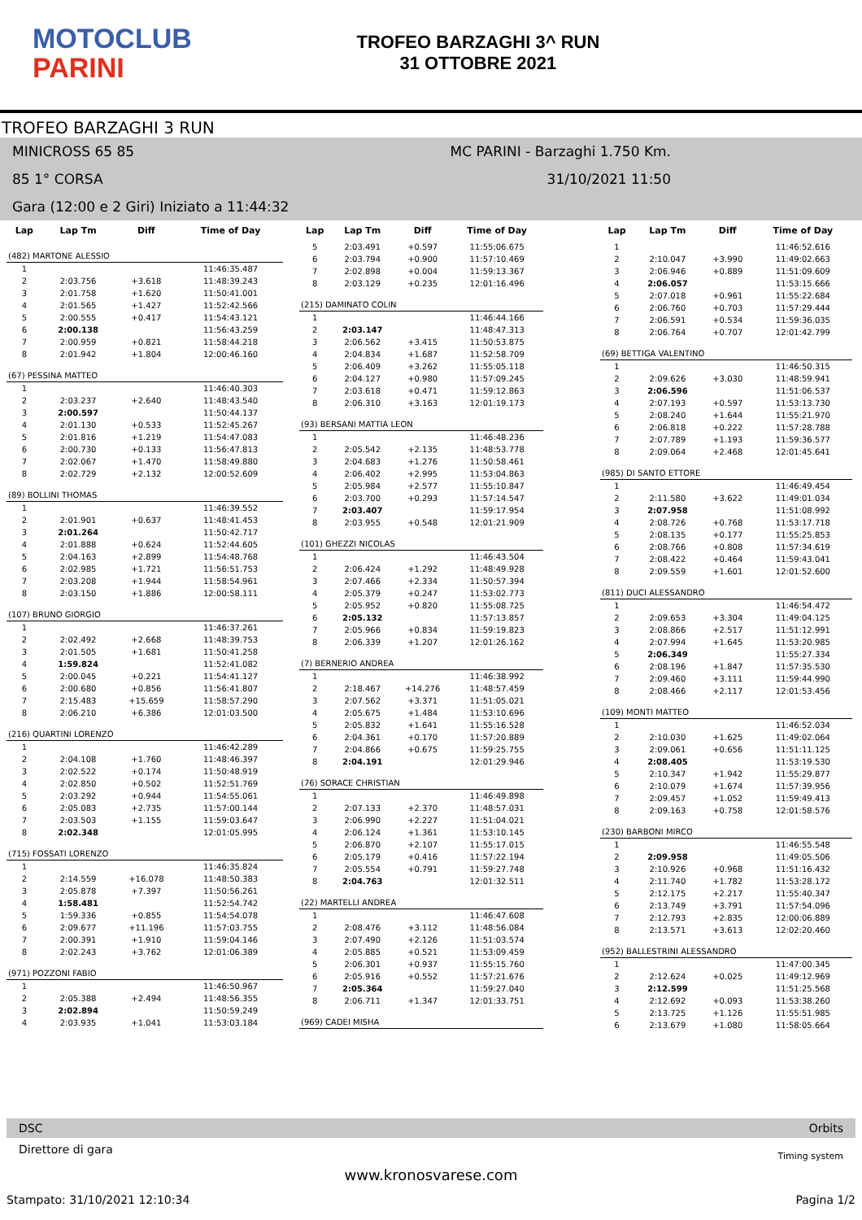MOTOCLUB
PARINI
TROFEO BARZAGHI 3^ RUN
31 OTTOBRE 2021
TROFEO BARZAGHI 3 RUN
MINICROSS 65 85 MC PARINI - Barzaghi 1.750 Km.
85 1° CORSA 31/10/2021 11:50
Gara (12:00 e 2 Giri) Iniziato a 11:44:32
| Lap | Lap Tm | Diff | Time of Day |
| --- | --- | --- | --- |
| (482) MARTONE ALESSIO | | | |
| 1 | | | 11:46:35.487 |
| 2 | 2:03.756 | +3.618 | 11:48:39.243 |
| 3 | 2:01.758 | +1.620 | 11:50:41.001 |
| 4 | 2:01.565 | +1.427 | 11:52:42.566 |
| 5 | 2:00.555 | +0.417 | 11:54:43.121 |
| 6 | 2:00.138 | | 11:56:43.259 |
| 7 | 2:00.959 | +0.821 | 11:58:44.218 |
| 8 | 2:01.942 | +1.804 | 12:00:46.160 |
| (67) PESSINA MATTEO | | | |
| 1 | | | 11:46:40.303 |
| 2 | 2:03.237 | +2.640 | 11:48:43.540 |
| 3 | 2:00.597 | | 11:50:44.137 |
| 4 | 2:01.130 | +0.533 | 11:52:45.267 |
| 5 | 2:01.816 | +1.219 | 11:54:47.083 |
| 6 | 2:00.730 | +0.133 | 11:56:47.813 |
| 7 | 2:02.067 | +1.470 | 11:58:49.880 |
| 8 | 2:02.729 | +2.132 | 12:00:52.609 |
| (89) BOLLINI THOMAS | | | |
| 1 | | | 11:46:39.552 |
| 2 | 2:01.901 | +0.637 | 11:48:41.453 |
| 3 | 2:01.264 | | 11:50:42.717 |
| 4 | 2:01.888 | +0.624 | 11:52:44.605 |
| 5 | 2:04.163 | +2.899 | 11:54:48.768 |
| 6 | 2:02.985 | +1.721 | 11:56:51.753 |
| 7 | 2:03.208 | +1.944 | 11:58:54.961 |
| 8 | 2:03.150 | +1.886 | 12:00:58.111 |
| (107) BRUNO GIORGIO | | | |
| 1 | | | 11:46:37.261 |
| 2 | 2:02.492 | +2.668 | 11:48:39.753 |
| 3 | 2:01.505 | +1.681 | 11:50:41.258 |
| 4 | 1:59.824 | | 11:52:41.082 |
| 5 | 2:00.045 | +0.221 | 11:54:41.127 |
| 6 | 2:00.680 | +0.856 | 11:56:41.807 |
| 7 | 2:15.483 | +15.659 | 11:58:57.290 |
| 8 | 2:06.210 | +6.386 | 12:01:03.500 |
| (216) QUARTINI LORENZO | | | |
| 1 | | | 11:46:42.289 |
| 2 | 2:04.108 | +1.760 | 11:48:46.397 |
| 3 | 2:02.522 | +0.174 | 11:50:48.919 |
| 4 | 2:02.850 | +0.502 | 11:52:51.769 |
| 5 | 2:03.292 | +0.944 | 11:54:55.061 |
| 6 | 2:05.083 | +2.735 | 11:57:00.144 |
| 7 | 2:03.503 | +1.155 | 11:59:03.647 |
| 8 | 2:02.348 | | 12:01:05.995 |
| (715) FOSSATI LORENZO | | | |
| 1 | | | 11:46:35.824 |
| 2 | 2:14.559 | +16.078 | 11:48:50.383 |
| 3 | 2:05.878 | +7.397 | 11:50:56.261 |
| 4 | 1:58.481 | | 11:52:54.742 |
| 5 | 1:59.336 | +0.855 | 11:54:54.078 |
| 6 | 2:09.677 | +11.196 | 11:57:03.755 |
| 7 | 2:00.391 | +1.910 | 11:59:04.146 |
| 8 | 2:02.243 | +3.762 | 12:01:06.389 |
| (971) POZZONI FABIO | | | |
| 1 | | | 11:46:50.967 |
| 2 | 2:05.388 | +2.494 | 11:48:56.355 |
| 3 | 2:02.894 | | 11:50:59.249 |
| 4 | 2:03.935 | +1.041 | 11:53:03.184 |
| Lap | Lap Tm | Diff | Time of Day |
| --- | --- | --- | --- |
| 5 | 2:03.491 | +0.597 | 11:55:06.675 |
| 6 | 2:03.794 | +0.900 | 11:57:10.469 |
| 7 | 2:02.898 | +0.004 | 11:59:13.367 |
| 8 | 2:03.129 | +0.235 | 12:01:16.496 |
| (215) DAMINATO COLIN | | | |
| 1 | | | 11:46:44.166 |
| 2 | 2:03.147 | | 11:48:47.313 |
| 3 | 2:06.562 | +3.415 | 11:50:53.875 |
| 4 | 2:04.834 | +1.687 | 11:52:58.709 |
| 5 | 2:06.409 | +3.262 | 11:55:05.118 |
| 6 | 2:04.127 | +0.980 | 11:57:09.245 |
| 7 | 2:03.618 | +0.471 | 11:59:12.863 |
| 8 | 2:06.310 | +3.163 | 12:01:19.173 |
| (93) BERSANI MATTIA LEON | | | |
| 1 | | | 11:46:48.236 |
| 2 | 2:05.542 | +2.135 | 11:48:53.778 |
| 3 | 2:04.683 | +1.276 | 11:50:58.461 |
| 4 | 2:06.402 | +2.995 | 11:53:04.863 |
| 5 | 2:05.984 | +2.577 | 11:55:10.847 |
| 6 | 2:03.700 | +0.293 | 11:57:14.547 |
| 7 | 2:03.407 | | 11:59:17.954 |
| 8 | 2:03.955 | +0.548 | 12:01:21.909 |
| (101) GHEZZI NICOLAS | | | |
| 1 | | | 11:46:43.504 |
| 2 | 2:06.424 | +1.292 | 11:48:49.928 |
| 3 | 2:07.466 | +2.334 | 11:50:57.394 |
| 4 | 2:05.379 | +0.247 | 11:53:02.773 |
| 5 | 2:05.952 | +0.820 | 11:55:08.725 |
| 6 | 2:05.132 | | 11:57:13.857 |
| 7 | 2:05.966 | +0.834 | 11:59:19.823 |
| 8 | 2:06.339 | +1.207 | 12:01:26.162 |
| (7) BERNERIO ANDREA | | | |
| 1 | | | 11:46:38.992 |
| 2 | 2:18.467 | +14.276 | 11:48:57.459 |
| 3 | 2:07.562 | +3.371 | 11:51:05.021 |
| 4 | 2:05.675 | +1.484 | 11:53:10.696 |
| 5 | 2:05.832 | +1.641 | 11:55:16.528 |
| 6 | 2:04.361 | +0.170 | 11:57:20.889 |
| 7 | 2:04.866 | +0.675 | 11:59:25.755 |
| 8 | 2:04.191 | | 12:01:29.946 |
| (76) SORACE CHRISTIAN | | | |
| 1 | | | 11:46:49.898 |
| 2 | 2:07.133 | +2.370 | 11:48:57.031 |
| 3 | 2:06.990 | +2.227 | 11:51:04.021 |
| 4 | 2:06.124 | +1.361 | 11:53:10.145 |
| 5 | 2:06.870 | +2.107 | 11:55:17.015 |
| 6 | 2:05.179 | +0.416 | 11:57:22.194 |
| 7 | 2:05.554 | +0.791 | 11:59:27.748 |
| 8 | 2:04.763 | | 12:01:32.511 |
| (22) MARTELLI ANDREA | | | |
| 1 | | | 11:46:47.608 |
| 2 | 2:08.476 | +3.112 | 11:48:56.084 |
| 3 | 2:07.490 | +2.126 | 11:51:03.574 |
| 4 | 2:05.885 | +0.521 | 11:53:09.459 |
| 5 | 2:06.301 | +0.937 | 11:55:15.760 |
| 6 | 2:05.916 | +0.552 | 11:57:21.676 |
| 7 | 2:05.364 | | 11:59:27.040 |
| 8 | 2:06.711 | +1.347 | 12:01:33.751 |
| (969) CADEI MISHA | | | |
| Lap | Lap Tm | Diff | Time of Day |
| --- | --- | --- | --- |
| 1 | | | 11:46:52.616 |
| 2 | 2:10.047 | +3.990 | 11:49:02.663 |
| 3 | 2:06.946 | +0.889 | 11:51:09.609 |
| 4 | 2:06.057 | | 11:53:15.666 |
| 5 | 2:07.018 | +0.961 | 11:55:22.684 |
| 6 | 2:06.760 | +0.703 | 11:57:29.444 |
| 7 | 2:06.591 | +0.534 | 11:59:36.035 |
| 8 | 2:06.764 | +0.707 | 12:01:42.799 |
| (69) BETTIGA VALENTINO | | | |
| 1 | | | 11:46:50.315 |
| 2 | 2:09.626 | +3.030 | 11:48:59.941 |
| 3 | 2:06.596 | | 11:51:06.537 |
| 4 | 2:07.193 | +0.597 | 11:53:13.730 |
| 5 | 2:08.240 | +1.644 | 11:55:21.970 |
| 6 | 2:06.818 | +0.222 | 11:57:28.788 |
| 7 | 2:07.789 | +1.193 | 11:59:36.577 |
| 8 | 2:09.064 | +2.468 | 12:01:45.641 |
| (985) DI SANTO ETTORE | | | |
| 1 | | | 11:46:49.454 |
| 2 | 2:11.580 | +3.622 | 11:49:01.034 |
| 3 | 2:07.958 | | 11:51:08.992 |
| 4 | 2:08.726 | +0.768 | 11:53:17.718 |
| 5 | 2:08.135 | +0.177 | 11:55:25.853 |
| 6 | 2:08.766 | +0.808 | 11:57:34.619 |
| 7 | 2:08.422 | +0.464 | 11:59:43.041 |
| 8 | 2:09.559 | +1.601 | 12:01:52.600 |
| (811) DUCI ALESSANDRO | | | |
| 1 | | | 11:46:54.472 |
| 2 | 2:09.653 | +3.304 | 11:49:04.125 |
| 3 | 2:08.866 | +2.517 | 11:51:12.991 |
| 4 | 2:07.994 | +1.645 | 11:53:20.985 |
| 5 | 2:06.349 | | 11:55:27.334 |
| 6 | 2:08.196 | +1.847 | 11:57:35.530 |
| 7 | 2:09.460 | +3.111 | 11:59:44.990 |
| 8 | 2:08.466 | +2.117 | 12:01:53.456 |
| (109) MONTI MATTEO | | | |
| 1 | | | 11:46:52.034 |
| 2 | 2:10.030 | +1.625 | 11:49:02.064 |
| 3 | 2:09.061 | +0.656 | 11:51:11.125 |
| 4 | 2:08.405 | | 11:53:19.530 |
| 5 | 2:10.347 | +1.942 | 11:55:29.877 |
| 6 | 2:10.079 | +1.674 | 11:57:39.956 |
| 7 | 2:09.457 | +1.052 | 11:59:49.413 |
| 8 | 2:09.163 | +0.758 | 12:01:58.576 |
| (230) BARBONI MIRCO | | | |
| 1 | | | 11:46:55.548 |
| 2 | 2:09.958 | | 11:49:05.506 |
| 3 | 2:10.926 | +0.968 | 11:51:16.432 |
| 4 | 2:11.740 | +1.782 | 11:53:28.172 |
| 5 | 2:12.175 | +2.217 | 11:55:40.347 |
| 6 | 2:13.749 | +3.791 | 11:57:54.096 |
| 7 | 2:12.793 | +2.835 | 12:00:06.889 |
| 8 | 2:13.571 | +3.613 | 12:02:20.460 |
| (952) BALLESTRINI ALESSANDRO | | | |
| 1 | | | 11:47:00.345 |
| 2 | 2:12.624 | +0.025 | 11:49:12.969 |
| 3 | 2:12.599 | | 11:51:25.568 |
| 4 | 2:12.692 | +0.093 | 11:53:38.260 |
| 5 | 2:13.725 | +1.126 | 11:55:51.985 |
| 6 | 2:13.679 | +1.080 | 11:58:05.664 |
DSC Orbits
Direttore di gara Timing system
www.kronosvarese.com
Stampato: 31/10/2021 12:10:34 Pagina 1/2